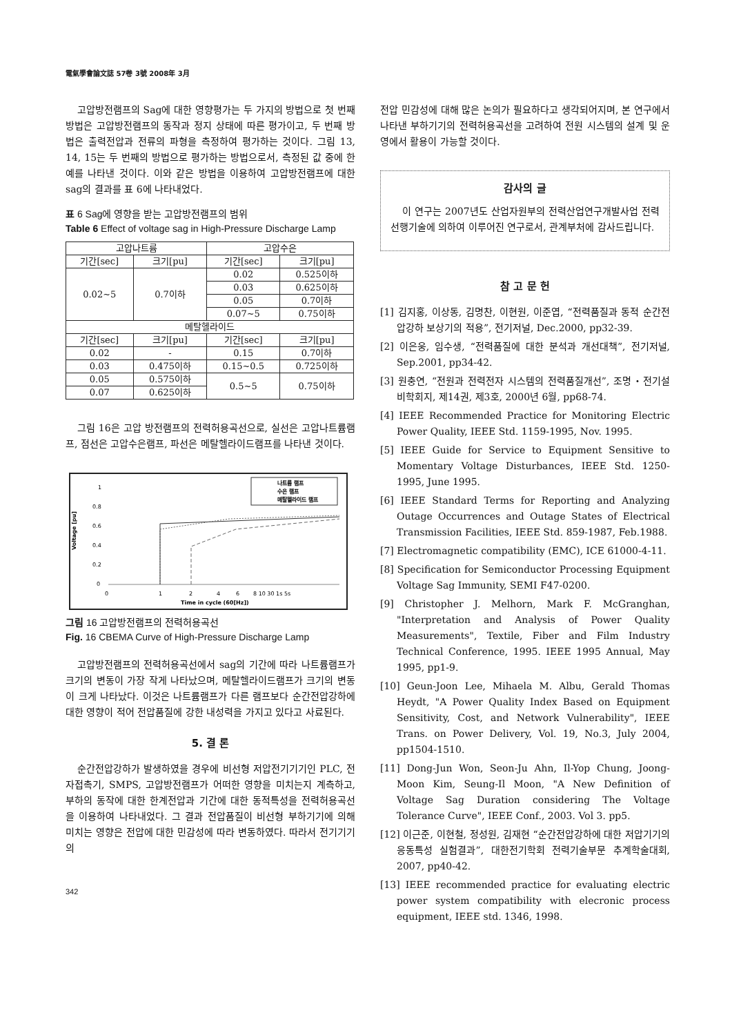電氣學會論文誌 57卷 3號 2008年 3月
고압방전램프의 Sag에 대한 영향평가는 두 가지의 방법으로 첫 번째 방법은 고압방전램프의 동작과 정지 상태에 따른 평가이고, 두 번째 방법은 출력전압과 전류의 파형을 측정하여 평가하는 것이다. 그림 13, 14, 15는 두 번째의 방법으로 평가하는 방법으로서, 측정된 값 중에 한 예를 나타낸 것이다. 이와 같은 방법을 이용하여 고압방전램프에 대한 sag의 결과를 표 6에 나타내었다.
표 6 Sag에 영향을 받는 고압방전램프의 범위
Table 6 Effect of voltage sag in High-Pressure Discharge Lamp
| 고압나트륨 | | 고압수은 | |
| 기간[sec] | 크기[pu] | 기간[sec] | 크기[pu] |
| 0.02~5 | 0.7이하 | 0.02 | 0.525이하 |
| | | 0.03 | 0.625이하 |
| | | 0.05 | 0.7이하 |
| | | 0.07~5 | 0.75이하 |
| 메탈헬라이드 | | | |
| 기간[sec] | 크기[pu] | 기간[sec] | 크기[pu] |
| 0.02 | - | 0.15 | 0.7이하 |
| 0.03 | 0.475이하 | 0.15~0.5 | 0.725이하 |
| 0.05 | 0.575이하 | 0.5~5 | 0.75이하 |
| 0.07 | 0.625이하 | | |
그림 16은 고압 방전램프의 전력허용곡선으로, 실선은 고압나트륨램프, 점선은 고압수은램프, 파선은 메탈헬라이드램프를 나타낸 것이다.
Voltage [pu]
1
0.8
0.6
0.4
0.2
0
나트륨 램프
수은 램프
메탈헬라이드 램프
0
1
2
4
6
8 10 30 1s 5s
Time in cycle (60[Hz])
그림 16 고압방전램프의 전력허용곡선
Fig. 16 CBEMA Curve of High-Pressure Discharge Lamp
고압방전램프의 전력허용곡선에서 sag의 기간에 따라 나트륨램프가 크기의 변동이 가장 작게 나타났으며, 메탈헬라이드램프가 크기의 변동이 크게 나타났다. 이것은 나트륨램프가 다른 램프보다 순간전압강하에 대한 영향이 적어 전압품질에 강한 내성력을 가지고 있다고 사료된다.
5. 결 론
순간전압강하가 발생하였을 경우에 비선형 저압전기기기인 PLC, 전자접촉기, SMPS, 고압방전램프가 어떠한 영향을 미치는지 계측하고, 부하의 동작에 대한 한계전압과 기간에 대한 동적특성을 전력허용곡선을 이용하여 나타내었다. 그 결과 전압품질이 비선형 부하기기에 의해 미치는 영향은 전압에 대한 민감성에 따라 변동하였다. 따라서 전기기기의
342
전압 민감성에 대해 많은 논의가 필요하다고 생각되어지며, 본 연구에서 나타낸 부하기기의 전력허용곡선을 고려하여 전원 시스템의 설계 및 운영에서 활용이 가능할 것이다.
감사의 글
이 연구는 2007년도 산업자원부의 전력산업연구개발사업 전력선행기술에 의하여 이루어진 연구로서, 관계부처에 감사드립니다.
참 고 문 헌
[1] 김지홍, 이상동, 김명찬, 이현원, 이준엽, “전력품질과 동적 순간전압강하 보상기의 적용”, 전기저널, Dec.2000, pp32-39.
[2] 이은웅, 임수생, “전력품질에 대한 분석과 개선대책”, 전기저널, Sep.2001, pp34-42.
[3] 원충연, “전원과 전력전자 시스템의 전력품질개선”, 조명・전기설비학회지, 제14권, 제3호, 2000년 6월, pp68-74.
[4] IEEE Recommended Practice for Monitoring Electric Power Quality, IEEE Std. 1159-1995, Nov. 1995.
[5] IEEE Guide for Service to Equipment Sensitive to Momentary Voltage Disturbances, IEEE Std. 1250-1995, June 1995.
[6] IEEE Standard Terms for Reporting and Analyzing Outage Occurrences and Outage States of Electrical Transmission Facilities, IEEE Std. 859-1987, Feb.1988.
[7] Electromagnetic compatibility (EMC), ICE 61000-4-11.
[8] Specification for Semiconductor Processing Equipment Voltage Sag Immunity, SEMI F47-0200.
[9] Christopher J. Melhorn, Mark F. McGranghan, "Interpretation and Analysis of Power Quality Measurements", Textile, Fiber and Film Industry Technical Conference, 1995. IEEE 1995 Annual, May 1995, pp1-9.
[10] Geun-Joon Lee, Mihaela M. Albu, Gerald Thomas Heydt, "A Power Quality Index Based on Equipment Sensitivity, Cost, and Network Vulnerability", IEEE Trans. on Power Delivery, Vol. 19, No.3, July 2004, pp1504-1510.
[11] Dong-Jun Won, Seon-Ju Ahn, Il-Yop Chung, Joong-Moon Kim, Seung-Il Moon, "A New Definition of Voltage Sag Duration considering The Voltage Tolerance Curve", IEEE Conf., 2003. Vol 3. pp5.
[12] 이근준, 이현철, 정성원, 김재현 “순간전압강하에 대한 저압기기의 응동특성 실험결과”, 대한전기학회 전력기술부문 추계학술대회, 2007, pp40-42.
[13] IEEE recommended practice for evaluating electric power system compatibility with elecronic process equipment, IEEE std. 1346, 1998.